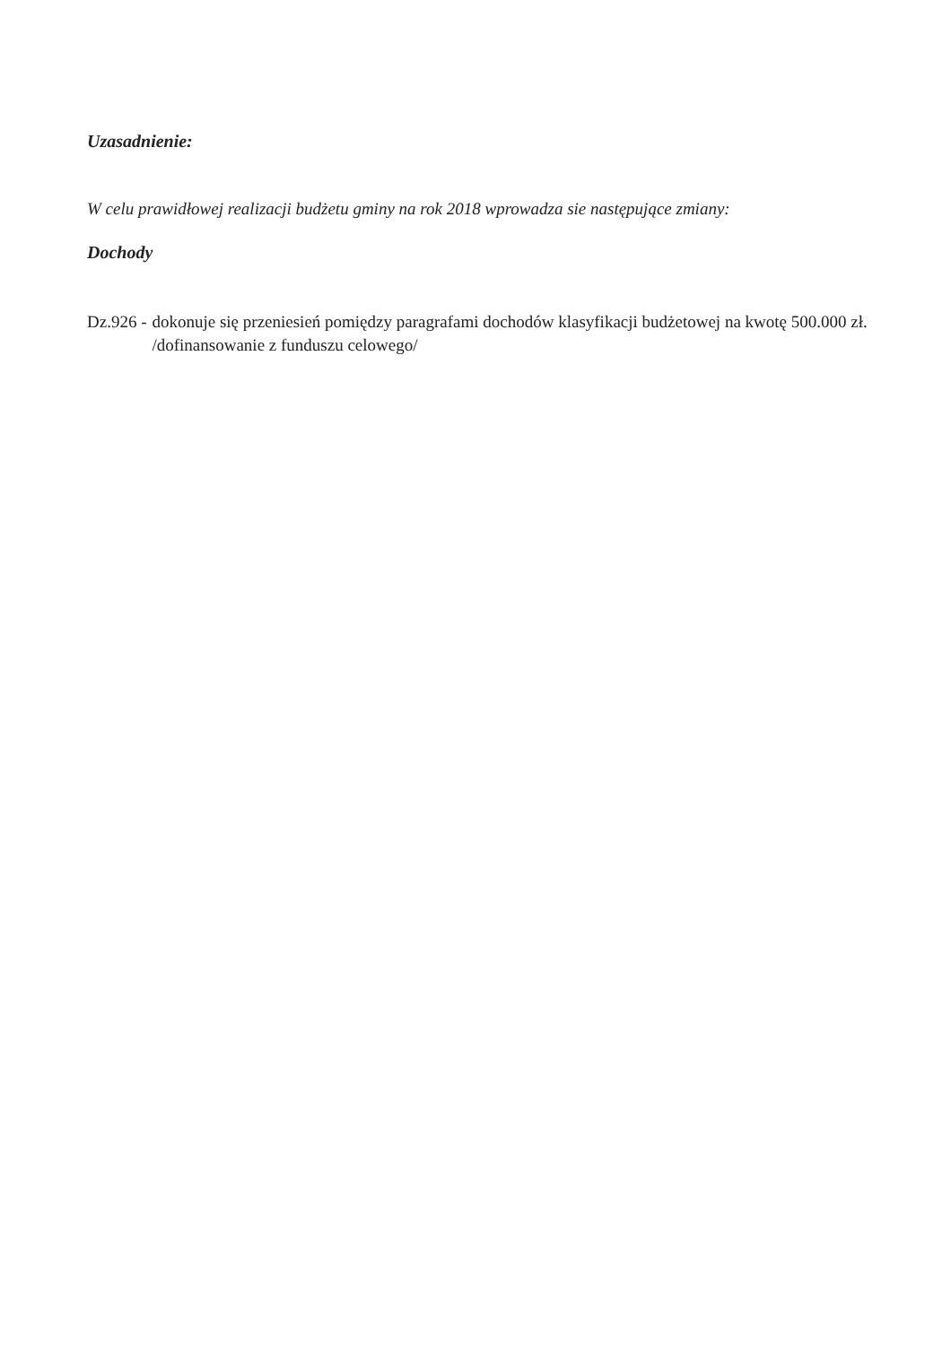Uzasadnienie:
W celu prawidłowej realizacji budżetu gminy na rok 2018 wprowadza sie następujące zmiany:
Dochody
Dz.926 - dokonuje się przeniesień pomiędzy paragrafami dochodów klasyfikacji budżetowej na kwotę 500.000 zł. /dofinansowanie z funduszu celowego/